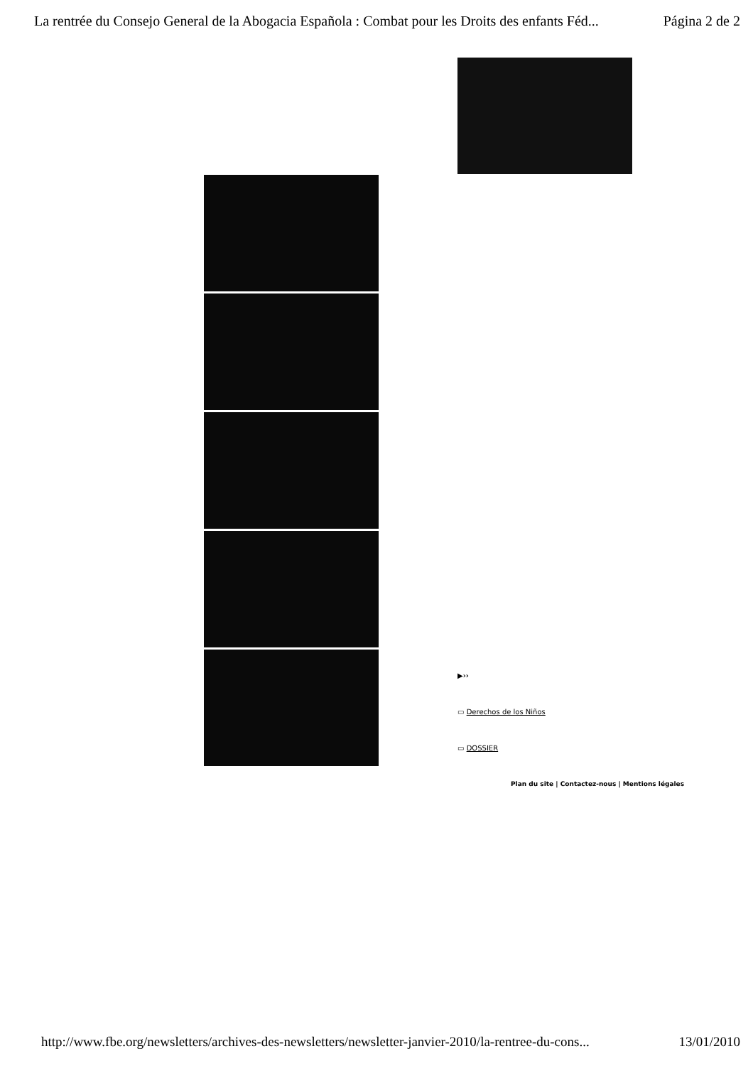La rentrée du Consejo General de la Abogacia Española : Combat pour les Droits des enfants Féd... Página 2 de 2
▶››
▭ Derechos de los Niños
▭ DOSSIER
Plan du site | Contactez-nous | Mentions légales
http://www.fbe.org/newsletters/archives-des-newsletters/newsletter-janvier-2010/la-rentree-du-cons... 13/01/2010